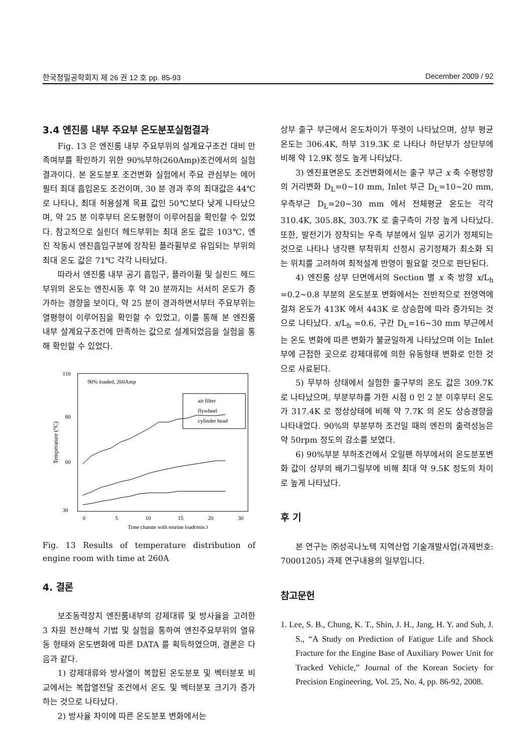한국정밀공학회지 제 26 권 12 호 pp. 85-93 December 2009 / 92
3.4 엔진룸 내부 주요부 온도분포실험결과
Fig. 13 은 엔진룸 내부 주요부위의 설계요구조건 대비 만족여부를 확인하기 위한 90%부하(260Amp)조건에서의 실험 결과이다. 본 온도분포 조건변화 실험에서 주요 관심부는 에어필터 최대 흡입온도 조건이며, 30 분 경과 후의 최대값은 44℃로 나타나, 최대 허용설계 목표 값인 50℃보다 낮게 나타났으며, 약 25 분 이후부터 온도평형이 이루어짐을 확인할 수 있었다. 참고적으로 실린더 헤드부위는 최대 온도 값은 103℃, 엔진 작동시 엔진흡입구분에 장착된 플라휠부로 유입되는 부위의 최대 온도 값은 71℃ 각각 나타났다.
따라서 엔진룸 내부 공기 흡입구, 플라이휠 및 실린드 헤드부위의 온도는 엔진시동 후 약 20 분까지는 서서히 온도가 증가하는 경향을 보이다, 약 25 분이 경과하면서부터 주요부위는 열평형이 이루어짐을 확인할 수 있었고, 이를 통해 본 엔진룸 내부 설계요구조건에 만족하는 값으로 설계되었음을 실험을 통해 확인할 수 있었다.
Temperature (°C)
110
30
80
60
0
5
10
15
20
30
Time change with engine load(min.)
90% loaded, 260Amp
air filter
flywheel
cylinder head
Fig. 13 Results of temperature distribution of engine room with time at 260A
4. 결론
보조동력장치 엔진룸내부의 강제대류 및 방사율을 고려한 3 차원 전산해석 기법 및 실험을 통하여 엔진주요부위의 열유동 형태와 온도변화에 따른 DATA 를 획득하였으며, 결론은 다음과 같다.
1) 강제대류와 방사열이 복합된 온도분포 및 벡터분포 비교에서는 복합열전달 조건에서 온도 및 벡터분포 크기가 증가하는 것으로 나타났다.
2) 방사율 차이에 따른 온도분포 변화에서는
상부 출구 부근에서 온도차이가 뚜렷이 나타났으며, 상부 평균온도는 306.4K, 하부 319.3K 로 나타나 하단부가 상단부에 비해 약 12.9K 정도 높게 나타났다.
3) 엔진표면온도 조건변화에서는 출구 부근 x 축 수평방향의 거리변화 D<sub>L</sub>=0~10 mm, Inlet 부근 D<sub>L</sub>=10~20 mm, 우측부근 D<sub>L</sub>=20~30 mm 에서 전체평균 온도는 각각 310.4K, 305.8K, 303.7K 로 출구측이 가장 높게 나타났다. 또한, 발전기가 장착되는 우측 부분에서 일부 공기가 정체되는 것으로 나타나 냉각팬 부착위치 선정시 공기정체가 최소화 되는 위치를 고려하여 최적설계 반영이 필요할 것으로 판단된다.
4) 엔진룸 상부 단면에서의 Section 별 x 축 방향 x/L<sub>h</sub> =0.2~0.8 부분의 온도분포 변화에서는 전반적으로 전영역에 걸쳐 온도가 413K 에서 443K 로 상승함에 따라 증가되는 것으로 나타났다. x/L<sub>h</sub> =0.6, 구간 D<sub>L</sub>=16~30 mm 부근에서는 온도 변화에 따른 변화가 불균일하게 나타났으며 이는 Inlet 부에 근접한 곳으로 강제대류에 의한 유동형태 변화로 인한 것으로 사료된다.
5) 무부하 상태에서 실험한 출구부의 온도 값은 309.7K 로 나타났으며, 부분부하를 가한 시점 0 인 2 분 이후부터 온도가 317.4K 로 정상상태에 비해 약 7.7K 의 온도 상승경향을 나타내었다. 90%의 부분부하 조건일 때의 엔진의 출력성능은 약 50rpm 정도의 감소를 보였다.
6) 90%부분 부하조건에서 오일팬 하부에서의 온도분포변화 값이 상부의 배기그릴부에 비해 최대 약 9.5K 정도의 차이로 높게 나타났다.
후 기
본 연구는 ㈜성곡나노텍 지역산업 기술개발사업(과제번호: 70001205) 과제 연구내용의 일부입니다.
참고문헌
1. Lee, S. B., Chung, K. T., Shin, J. H., Jang, H. Y. and Suh, J. S., “A Study on Prediction of Fatigue Life and Shock Fracture for the Engine Base of Auxiliary Power Unit for Tracked Vehicle,” Journal of the Korean Society for Precision Engineering, Vol. 25, No. 4, pp. 86-92, 2008.